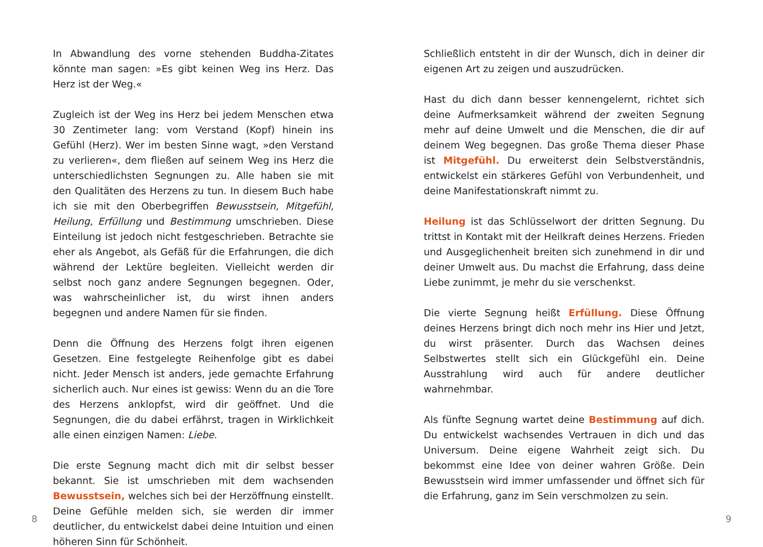In Abwandlung des vorne stehenden Buddha-Zitates könnte man sagen: »Es gibt keinen Weg ins Herz. Das Herz ist der Weg.«
Zugleich ist der Weg ins Herz bei jedem Menschen etwa 30 Zentimeter lang: vom Verstand (Kopf) hinein ins Gefühl (Herz). Wer im besten Sinne wagt, »den Verstand zu verlieren«, dem fließen auf seinem Weg ins Herz die unterschiedlichsten Segnungen zu. Alle haben sie mit den Qualitäten des Herzens zu tun. In diesem Buch habe ich sie mit den Oberbegriffen Bewusstsein, Mitgefühl, Heilung, Erfüllung und Bestimmung umschrieben. Diese Einteilung ist jedoch nicht festgeschrieben. Betrachte sie eher als Angebot, als Gefäß für die Erfahrungen, die dich während der Lektüre begleiten. Vielleicht werden dir selbst noch ganz andere Segnungen begegnen. Oder, was wahrscheinlicher ist, du wirst ihnen anders begegnen und andere Namen für sie finden.
Denn die Öffnung des Herzens folgt ihren eigenen Gesetzen. Eine festgelegte Reihenfolge gibt es dabei nicht. Jeder Mensch ist anders, jede gemachte Erfahrung sicherlich auch. Nur eines ist gewiss: Wenn du an die Tore des Herzens anklopfst, wird dir geöffnet. Und die Segnungen, die du dabei erfährst, tragen in Wirklichkeit alle einen einzigen Namen: Liebe.
Die erste Segnung macht dich mit dir selbst besser bekannt. Sie ist umschrieben mit dem wachsenden Bewusstsein, welches sich bei der Herzöffnung einstellt. Deine Gefühle melden sich, sie werden dir immer deutlicher, du entwickelst dabei deine Intuition und einen höheren Sinn für Schönheit.
Schließlich entsteht in dir der Wunsch, dich in deiner dir eigenen Art zu zeigen und auszudrücken.
Hast du dich dann besser kennengelernt, richtet sich deine Aufmerksamkeit während der zweiten Segnung mehr auf deine Umwelt und die Menschen, die dir auf deinem Weg begegnen. Das große Thema dieser Phase ist Mitgefühl. Du erweiterst dein Selbstverständnis, entwickelst ein stärkeres Gefühl von Verbundenheit, und deine Manifestationskraft nimmt zu.
Heilung ist das Schlüsselwort der dritten Segnung. Du trittst in Kontakt mit der Heilkraft deines Herzens. Frieden und Ausgeglichenheit breiten sich zunehmend in dir und deiner Umwelt aus. Du machst die Erfahrung, dass deine Liebe zunimmt, je mehr du sie verschenkst.
Die vierte Segnung heißt Erfüllung. Diese Öffnung deines Herzens bringt dich noch mehr ins Hier und Jetzt, du wirst präsenter. Durch das Wachsen deines Selbstwertes stellt sich ein Glückgefühl ein. Deine Ausstrahlung wird auch für andere deutlicher wahrnehmbar.
Als fünfte Segnung wartet deine Bestimmung auf dich. Du entwickelst wachsendes Vertrauen in dich und das Universum. Deine eigene Wahrheit zeigt sich. Du bekommst eine Idee von deiner wahren Größe. Dein Bewusstsein wird immer umfassender und öffnet sich für die Erfahrung, ganz im Sein verschmolzen zu sein.
8 9